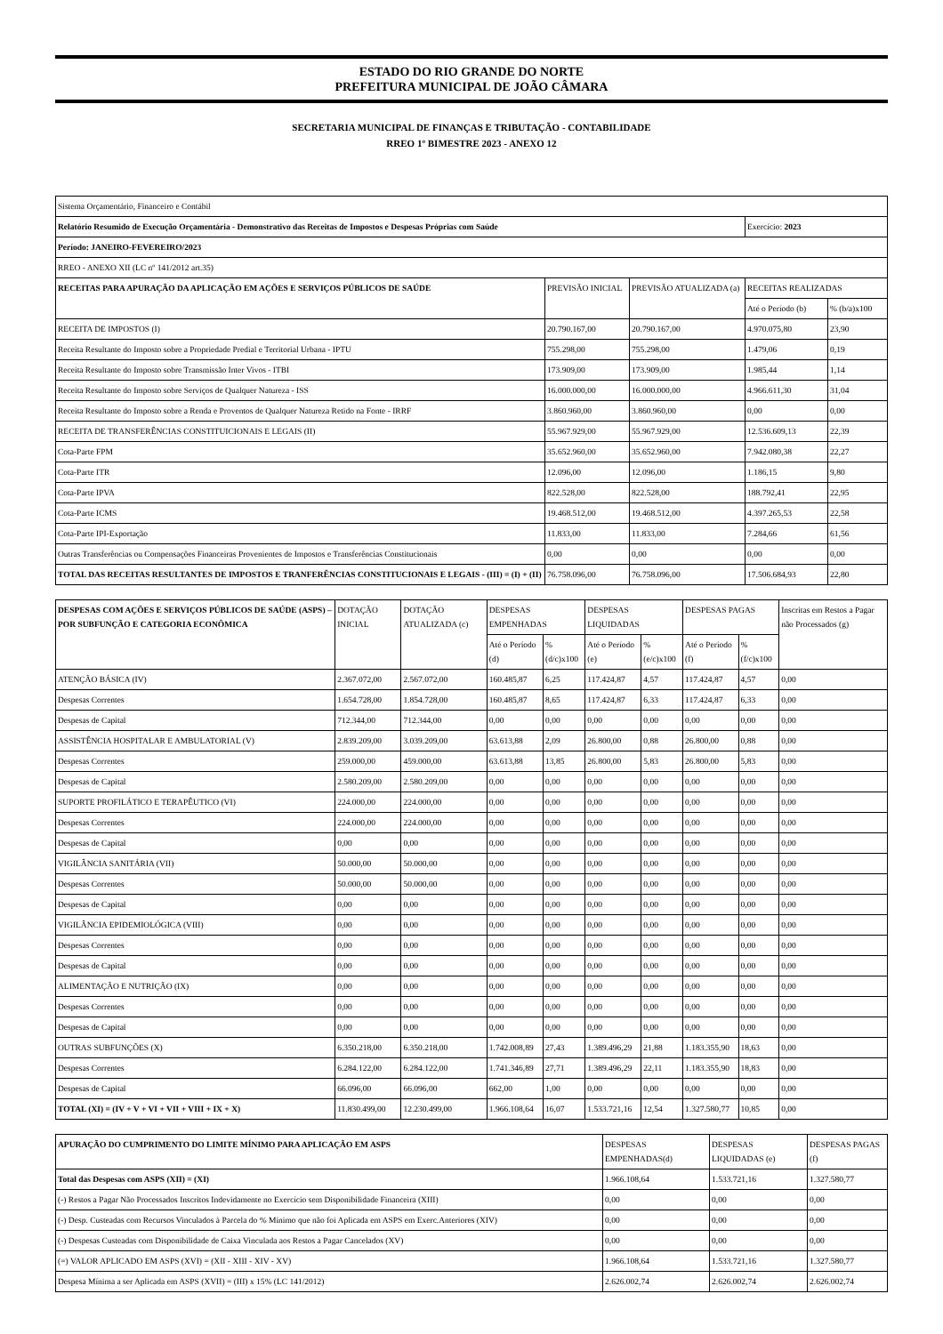ESTADO DO RIO GRANDE DO NORTE
PREFEITURA MUNICIPAL DE JOÃO CÂMARA
SECRETARIA MUNICIPAL DE FINANÇAS E TRIBUTAÇÃO - CONTABILIDADE
RREO 1º BIMESTRE 2023 - ANEXO 12
| Sistema Orçamentário, Financeiro e Contábil | | | | |
| Relatório Resumido de Execução Orçamentária - Demonstrativo das Receitas de Impostos e Despesas Próprias com Saúde | | | Exercício: 2023 | |
| Período: JANEIRO-FEVEREIRO/2023 | | | | |
| RREO - ANEXO XII (LC nº 141/2012 art.35) | | | | |
| RECEITAS PARA APURAÇÃO DA APLICAÇÃO EM AÇÕES E SERVIÇOS PÚBLICOS DE SAÚDE | PREVISÃO INICIAL | PREVISÃO ATUALIZADA (a) | RECEITAS REALIZADAS | |
| | | | Até o Período (b) | % (b/a)x100 |
| RECEITA DE IMPOSTOS (I) | 20.790.167,00 | 20.790.167,00 | 4.970.075,80 | 23,90 |
| Receita Resultante do Imposto sobre a Propriedade Predial e Territorial Urbana - IPTU | 755.298,00 | 755.298,00 | 1.479,06 | 0,19 |
| Receita Resultante do Imposto sobre Transmissão Inter Vivos - ITBI | 173.909,00 | 173.909,00 | 1.985,44 | 1,14 |
| Receita Resultante do Imposto sobre Serviços de Qualquer Natureza - ISS | 16.000.000,00 | 16.000.000,00 | 4.966.611,30 | 31,04 |
| Receita Resultante do Imposto sobre a Renda e Proventos de Qualquer Natureza Retido na Fonte - IRRF | 3.860.960,00 | 3.860.960,00 | 0,00 | 0,00 |
| RECEITA DE TRANSFERÊNCIAS CONSTITUICIONAIS E LEGAIS (II) | 55.967.929,00 | 55.967.929,00 | 12.536.609,13 | 22,39 |
| Cota-Parte FPM | 35.652.960,00 | 35.652.960,00 | 7.942.080,38 | 22,27 |
| Cota-Parte ITR | 12.096,00 | 12.096,00 | 1.186,15 | 9,80 |
| Cota-Parte IPVA | 822.528,00 | 822.528,00 | 188.792,41 | 22,95 |
| Cota-Parte ICMS | 19.468.512,00 | 19.468.512,00 | 4.397.265,53 | 22,58 |
| Cota-Parte IPI-Exportação | 11.833,00 | 11.833,00 | 7.284,66 | 61,56 |
| Outras Transferências ou Compensações Financeiras Provenientes de Impostos e Transferências Constitucionais | 0,00 | 0,00 | 0,00 | 0,00 |
| TOTAL DAS RECEITAS RESULTANTES DE IMPOSTOS E TRANFERÊNCIAS CONSTITUCIONAIS E LEGAIS - (III) = (I) + (II) | 76.758.096,00 | 76.758.096,00 | 17.506.684,93 | 22,80 |
| DESPESAS COM AÇÕES E SERVIÇOS PÚBLICOS DE SAÚDE (ASPS) – POR SUBFUNÇÃO E CATEGORIA ECONÔMICA | DOTAÇÃO INICIAL | DOTAÇÃO ATUALIZADA (c) | DESPESAS EMPENHADAS | | DESPESAS LIQUIDADAS | | DESPESAS PAGAS | | Inscritas em Restos a Pagar não Processados (g) |
| --- | --- | --- | --- | --- | --- | --- | --- | --- | --- |
| | | | Até o Período (d) | % (d/c)x100 | Até o Período (e) | % (e/c)x100 | Até o Período (f) | % (f/c)x100 | |
| ATENÇÃO BÁSICA (IV) | 2.367.072,00 | 2.567.072,00 | 160.485,87 | 6,25 | 117.424,87 | 4,57 | 117.424,87 | 4,57 | 0,00 |
| Despesas Correntes | 1.654.728,00 | 1.854.728,00 | 160.485,87 | 8,65 | 117.424,87 | 6,33 | 117.424,87 | 6,33 | 0,00 |
| Despesas de Capital | 712.344,00 | 712.344,00 | 0,00 | 0,00 | 0,00 | 0,00 | 0,00 | 0,00 | 0,00 |
| ASSISTÊNCIA HOSPITALAR E AMBULATORIAL (V) | 2.839.209,00 | 3.039.209,00 | 63.613,88 | 2,09 | 26.800,00 | 0,88 | 26.800,00 | 0,88 | 0,00 |
| Despesas Correntes | 259.000,00 | 459.000,00 | 63.613,88 | 13,85 | 26.800,00 | 5,83 | 26.800,00 | 5,83 | 0,00 |
| Despesas de Capital | 2.580.209,00 | 2.580.209,00 | 0,00 | 0,00 | 0,00 | 0,00 | 0,00 | 0,00 | 0,00 |
| SUPORTE PROFILÁTICO E TERAPÊUTICO (VI) | 224.000,00 | 224.000,00 | 0,00 | 0,00 | 0,00 | 0,00 | 0,00 | 0,00 | 0,00 |
| Despesas Correntes | 224.000,00 | 224.000,00 | 0,00 | 0,00 | 0,00 | 0,00 | 0,00 | 0,00 | 0,00 |
| Despesas de Capital | 0,00 | 0,00 | 0,00 | 0,00 | 0,00 | 0,00 | 0,00 | 0,00 | 0,00 |
| VIGILÂNCIA SANITÁRIA (VII) | 50.000,00 | 50.000,00 | 0,00 | 0,00 | 0,00 | 0,00 | 0,00 | 0,00 | 0,00 |
| Despesas Correntes | 50.000,00 | 50.000,00 | 0,00 | 0,00 | 0,00 | 0,00 | 0,00 | 0,00 | 0,00 |
| Despesas de Capital | 0,00 | 0,00 | 0,00 | 0,00 | 0,00 | 0,00 | 0,00 | 0,00 | 0,00 |
| VIGILÂNCIA EPIDEMIOLÓGICA (VIII) | 0,00 | 0,00 | 0,00 | 0,00 | 0,00 | 0,00 | 0,00 | 0,00 | 0,00 |
| Despesas Correntes | 0,00 | 0,00 | 0,00 | 0,00 | 0,00 | 0,00 | 0,00 | 0,00 | 0,00 |
| Despesas de Capital | 0,00 | 0,00 | 0,00 | 0,00 | 0,00 | 0,00 | 0,00 | 0,00 | 0,00 |
| ALIMENTAÇÃO E NUTRIÇÃO (IX) | 0,00 | 0,00 | 0,00 | 0,00 | 0,00 | 0,00 | 0,00 | 0,00 | 0,00 |
| Despesas Correntes | 0,00 | 0,00 | 0,00 | 0,00 | 0,00 | 0,00 | 0,00 | 0,00 | 0,00 |
| Despesas de Capital | 0,00 | 0,00 | 0,00 | 0,00 | 0,00 | 0,00 | 0,00 | 0,00 | 0,00 |
| OUTRAS SUBFUNÇÕES (X) | 6.350.218,00 | 6.350.218,00 | 1.742.008,89 | 27,43 | 1.389.496,29 | 21,88 | 1.183.355,90 | 18,63 | 0,00 |
| Despesas Correntes | 6.284.122,00 | 6.284.122,00 | 1.741.346,89 | 27,71 | 1.389.496,29 | 22,11 | 1.183.355,90 | 18,83 | 0,00 |
| Despesas de Capital | 66.096,00 | 66.096,00 | 662,00 | 1,00 | 0,00 | 0,00 | 0,00 | 0,00 | 0,00 |
| TOTAL (XI) = (IV + V + VI + VII + VIII + IX + X) | 11.830.499,00 | 12.230.499,00 | 1.966.108,64 | 16,07 | 1.533.721,16 | 12,54 | 1.327.580,77 | 10,85 | 0,00 |
| APURAÇÃO DO CUMPRIMENTO DO LIMITE MÍNIMO PARA APLICAÇÃO EM ASPS | DESPESAS EMPENHADAS(d) | DESPESAS LIQUIDADAS (e) | DESPESAS PAGAS (f) |
| --- | --- | --- | --- |
| Total das Despesas com ASPS (XII) = (XI) | 1.966.108,64 | 1.533.721,16 | 1.327.580,77 |
| (-) Restos a Pagar Não Processados Inscritos Indevidamente no Exercício sem Disponibilidade Financeira (XIII) | 0,00 | 0,00 | 0,00 |
| (-) Desp. Custeadas com Recursos Vinculados à Parcela do % Mínimo que não foi Aplicada em ASPS em Exerc.Anteriores (XIV) | 0,00 | 0,00 | 0,00 |
| (-) Despesas Custeadas com Disponibilidade de Caixa Vinculada aos Restos a Pagar Cancelados (XV) | 0,00 | 0,00 | 0,00 |
| (=) VALOR APLICADO EM ASPS (XVI) = (XII - XIII - XIV - XV) | 1.966.108,64 | 1.533.721,16 | 1.327.580,77 |
| Despesa Mínima a ser Aplicada em ASPS (XVII) = (III) x 15% (LC 141/2012) | 2.626.002,74 | 2.626.002,74 | 2.626.002,74 |